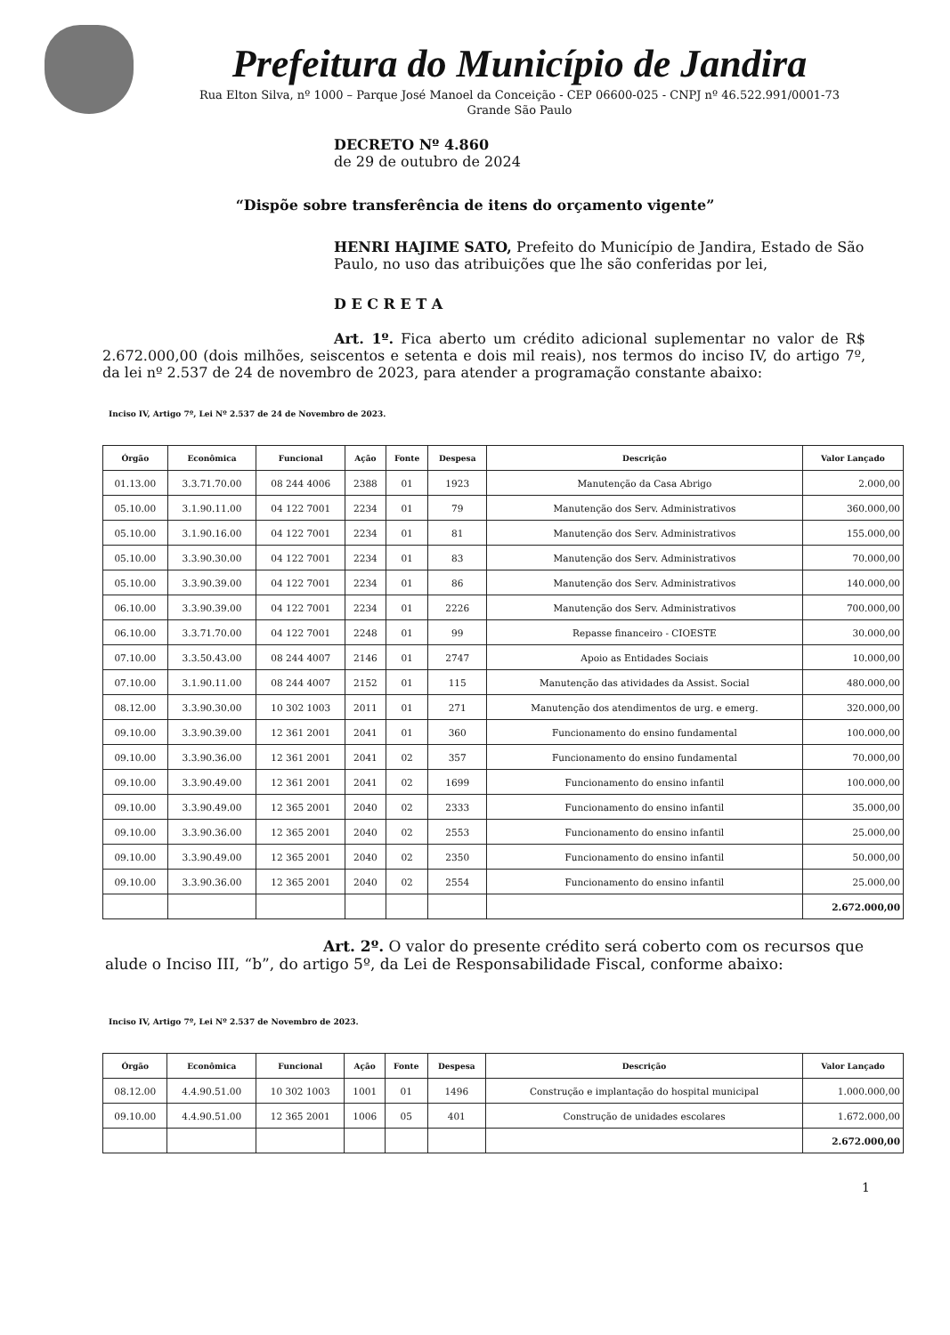Prefeitura do Município de Jandira
Rua Elton Silva, nº 1000 – Parque José Manoel da Conceição - CEP 06600-025 - CNPJ nº 46.522.991/0001-73
Grande São Paulo
DECRETO Nº 4.860
de 29 de outubro de 2024
“Dispõe sobre transferência de itens do orçamento vigente”
HENRI HAJIME SATO, Prefeito do Município de Jandira, Estado de São Paulo, no uso das atribuições que lhe são conferidas por lei,
D E C R E T A
Art. 1º. Fica aberto um crédito adicional suplementar no valor de R$ 2.672.000,00 (dois milhões, seiscentos e setenta e dois mil reais), nos termos do inciso IV, do artigo 7º, da lei nº 2.537 de 24 de novembro de 2023, para atender a programação constante abaixo:
Inciso IV, Artigo 7º, Lei Nº 2.537 de 24 de Novembro de 2023.
| Órgão | Econômica | Funcional | Ação | Fonte | Despesa | Descrição | Valor Lançado |
| --- | --- | --- | --- | --- | --- | --- | --- |
| 01.13.00 | 3.3.71.70.00 | 08 244 4006 | 2388 | 01 | 1923 | Manutenção da Casa Abrigo | 2.000,00 |
| 05.10.00 | 3.1.90.11.00 | 04 122 7001 | 2234 | 01 | 79 | Manutenção dos Serv. Administrativos | 360.000,00 |
| 05.10.00 | 3.1.90.16.00 | 04 122 7001 | 2234 | 01 | 81 | Manutenção dos Serv. Administrativos | 155.000,00 |
| 05.10.00 | 3.3.90.30.00 | 04 122 7001 | 2234 | 01 | 83 | Manutenção dos Serv. Administrativos | 70.000,00 |
| 05.10.00 | 3.3.90.39.00 | 04 122 7001 | 2234 | 01 | 86 | Manutenção dos Serv. Administrativos | 140.000,00 |
| 06.10.00 | 3.3.90.39.00 | 04 122 7001 | 2234 | 01 | 2226 | Manutenção dos Serv. Administrativos | 700.000,00 |
| 06.10.00 | 3.3.71.70.00 | 04 122 7001 | 2248 | 01 | 99 | Repasse financeiro - CIOESTE | 30.000,00 |
| 07.10.00 | 3.3.50.43.00 | 08 244 4007 | 2146 | 01 | 2747 | Apoio as Entidades Sociais | 10.000,00 |
| 07.10.00 | 3.1.90.11.00 | 08 244 4007 | 2152 | 01 | 115 | Manutenção das atividades da Assist. Social | 480.000,00 |
| 08.12.00 | 3.3.90.30.00 | 10 302 1003 | 2011 | 01 | 271 | Manutenção dos atendimentos de urg. e emerg. | 320.000,00 |
| 09.10.00 | 3.3.90.39.00 | 12 361 2001 | 2041 | 01 | 360 | Funcionamento do ensino fundamental | 100.000,00 |
| 09.10.00 | 3.3.90.36.00 | 12 361 2001 | 2041 | 02 | 357 | Funcionamento do ensino fundamental | 70.000,00 |
| 09.10.00 | 3.3.90.49.00 | 12 361 2001 | 2041 | 02 | 1699 | Funcionamento do ensino infantil | 100.000,00 |
| 09.10.00 | 3.3.90.49.00 | 12 365 2001 | 2040 | 02 | 2333 | Funcionamento do ensino infantil | 35.000,00 |
| 09.10.00 | 3.3.90.36.00 | 12 365 2001 | 2040 | 02 | 2553 | Funcionamento do ensino infantil | 25.000,00 |
| 09.10.00 | 3.3.90.49.00 | 12 365 2001 | 2040 | 02 | 2350 | Funcionamento do ensino infantil | 50.000,00 |
| 09.10.00 | 3.3.90.36.00 | 12 365 2001 | 2040 | 02 | 2554 | Funcionamento do ensino infantil | 25.000,00 |
| | | | | | | | 2.672.000,00 |
Art. 2º. O valor do presente crédito será coberto com os recursos que alude o Inciso III, “b”, do artigo 5º, da Lei de Responsabilidade Fiscal, conforme abaixo:
Inciso IV, Artigo 7º, Lei Nº 2.537 de Novembro de 2023.
| Órgão | Econômica | Funcional | Ação | Fonte | Despesa | Descrição | Valor Lançado |
| --- | --- | --- | --- | --- | --- | --- | --- |
| 08.12.00 | 4.4.90.51.00 | 10 302 1003 | 1001 | 01 | 1496 | Construção e implantação do hospital municipal | 1.000.000,00 |
| 09.10.00 | 4.4.90.51.00 | 12 365 2001 | 1006 | 05 | 401 | Construção de unidades escolares | 1.672.000,00 |
| | | | | | | | 2.672.000,00 |
1